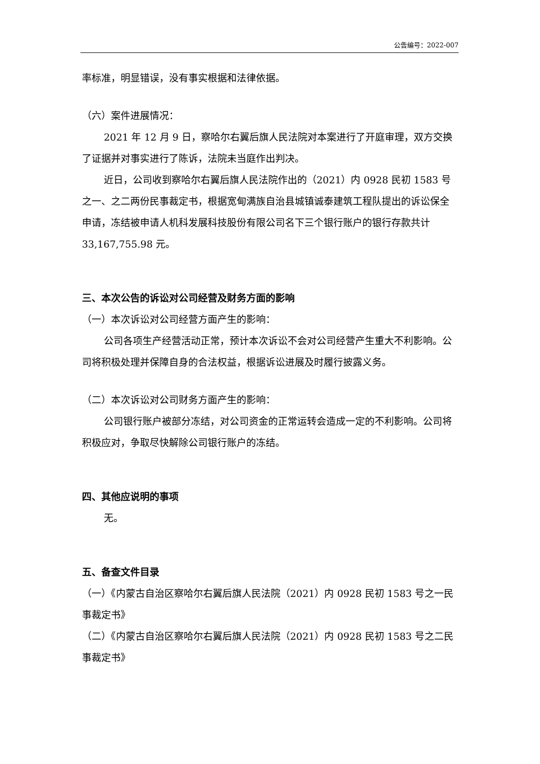公告编号：2022-007
率标准，明显错误，没有事实根据和法律依据。
（六）案件进展情况：
2021 年 12 月 9 日，察哈尔右翼后旗人民法院对本案进行了开庭审理，双方交换了证据并对事实进行了陈诉，法院未当庭作出判决。
近日，公司收到察哈尔右翼后旗人民法院作出的（2021）内 0928 民初 1583 号之一、之二两份民事裁定书，根据宽甸满族自治县城镇诚泰建筑工程队提出的诉讼保全申请，冻结被申请人机科发展科技股份有限公司名下三个银行账户的银行存款共计 33,167,755.98 元。
三、本次公告的诉讼对公司经营及财务方面的影响
（一）本次诉讼对公司经营方面产生的影响：
公司各项生产经营活动正常，预计本次诉讼不会对公司经营产生重大不利影响。公司将积极处理并保障自身的合法权益，根据诉讼进展及时履行披露义务。
（二）本次诉讼对公司财务方面产生的影响：
公司银行账户被部分冻结，对公司资金的正常运转会造成一定的不利影响。公司将积极应对，争取尽快解除公司银行账户的冻结。
四、其他应说明的事项
无。
五、备查文件目录
（一）《内蒙古自治区察哈尔右翼后旗人民法院（2021）内 0928 民初 1583 号之一民事裁定书》
（二）《内蒙古自治区察哈尔右翼后旗人民法院（2021）内 0928 民初 1583 号之二民事裁定书》